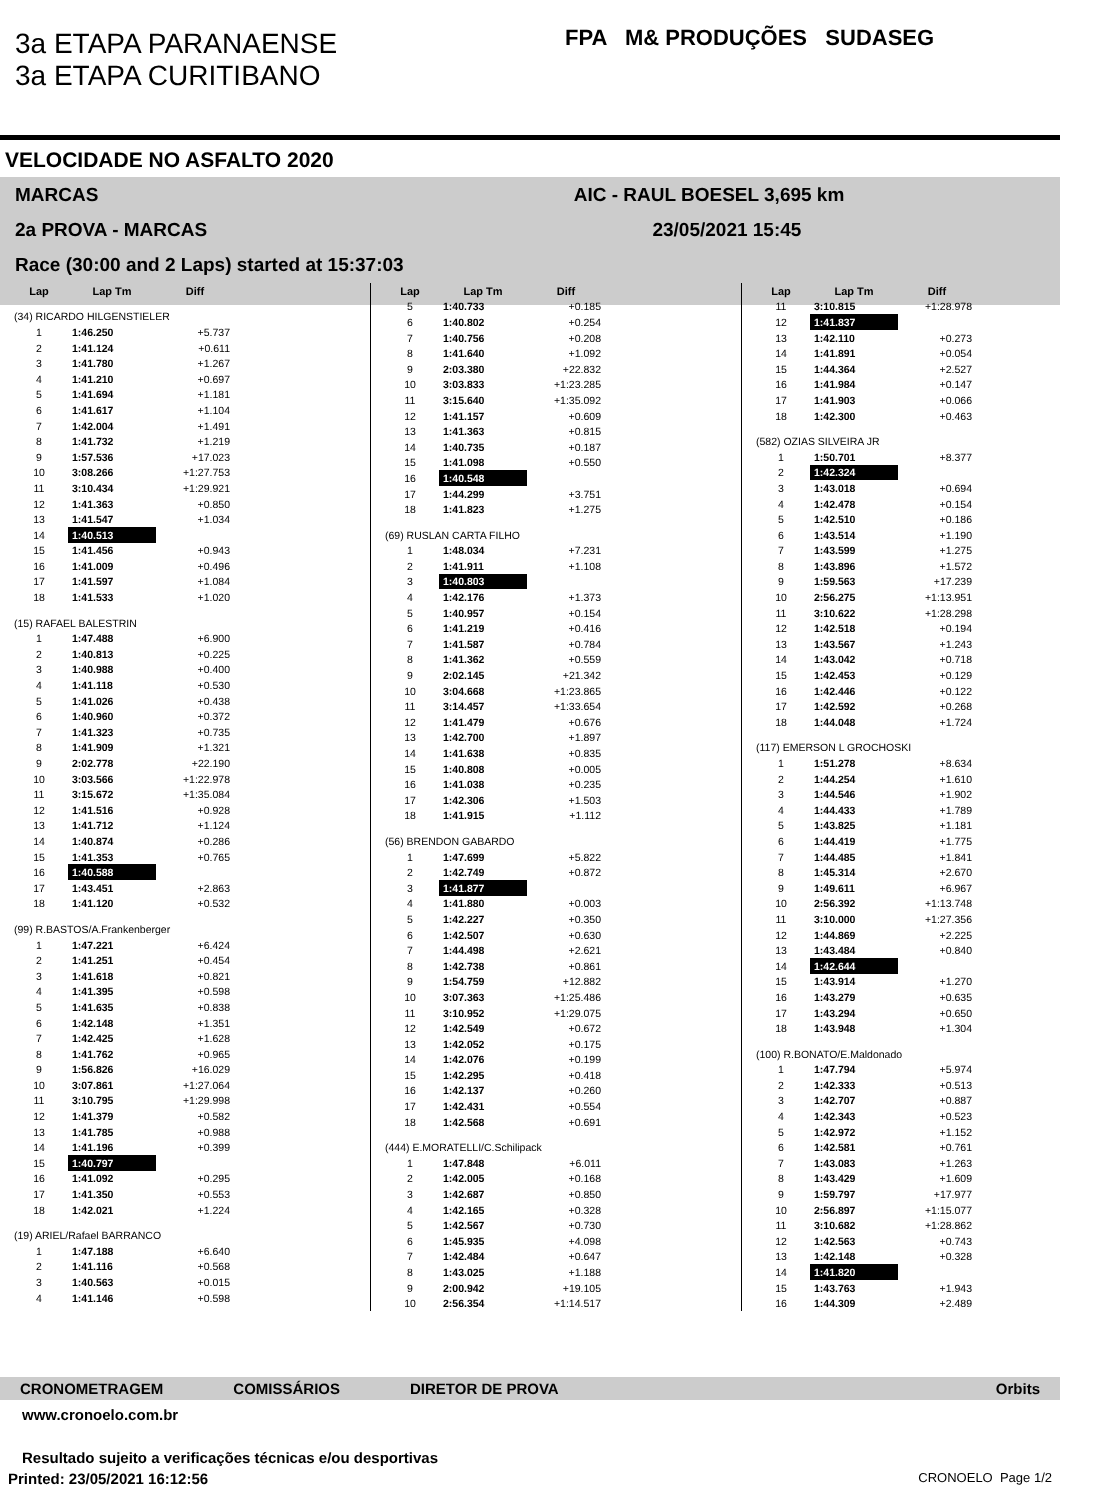3a ETAPA PARANAENSE
3a ETAPA CURITIBANO
FPA M& PRODUÇÕES SUDASEG
VELOCIDADE NO ASFALTO 2020
MARCAS AIC - RAUL BOESEL 3,695 km
2a PROVA - MARCAS 23/05/2021 15:45
Race (30:00 and 2 Laps) started at 15:37:03
| Lap | Lap Tm | Diff |
| --- | --- | --- |
| (34) RICARDO HILGENSTIELER | | |
| 1 | 1:46.250 | +5.737 |
| 2 | 1:41.124 | +0.611 |
| 3 | 1:41.780 | +1.267 |
| 4 | 1:41.210 | +0.697 |
| 5 | 1:41.694 | +1.181 |
| 6 | 1:41.617 | +1.104 |
| 7 | 1:42.004 | +1.491 |
| 8 | 1:41.732 | +1.219 |
| 9 | 1:57.536 | +17.023 |
| 10 | 3:08.266 | +1:27.753 |
| 11 | 3:10.434 | +1:29.921 |
| 12 | 1:41.363 | +0.850 |
| 13 | 1:41.547 | +1.034 |
| 14 | 1:40.513 | |
| 15 | 1:41.456 | +0.943 |
| 16 | 1:41.009 | +0.496 |
| 17 | 1:41.597 | +1.084 |
| 18 | 1:41.533 | +1.020 |
| (15) RAFAEL BALESTRIN | | |
| 1 | 1:47.488 | +6.900 |
| 2 | 1:40.813 | +0.225 |
| 3 | 1:40.988 | +0.400 |
| 4 | 1:41.118 | +0.530 |
| 5 | 1:41.026 | +0.438 |
| 6 | 1:40.960 | +0.372 |
| 7 | 1:41.323 | +0.735 |
| 8 | 1:41.909 | +1.321 |
| 9 | 2:02.778 | +22.190 |
| 10 | 3:03.566 | +1:22.978 |
| 11 | 3:15.672 | +1:35.084 |
| 12 | 1:41.516 | +0.928 |
| 13 | 1:41.712 | +1.124 |
| 14 | 1:40.874 | +0.286 |
| 15 | 1:41.353 | +0.765 |
| 16 | 1:40.588 | |
| 17 | 1:43.451 | +2.863 |
| 18 | 1:41.120 | +0.532 |
| (99) R.BASTOS/A.Frankenberger | | |
| 1 | 1:47.221 | +6.424 |
| 2 | 1:41.251 | +0.454 |
| 3 | 1:41.618 | +0.821 |
| 4 | 1:41.395 | +0.598 |
| 5 | 1:41.635 | +0.838 |
| 6 | 1:42.148 | +1.351 |
| 7 | 1:42.425 | +1.628 |
| 8 | 1:41.762 | +0.965 |
| 9 | 1:56.826 | +16.029 |
| 10 | 3:07.861 | +1:27.064 |
| 11 | 3:10.795 | +1:29.998 |
| 12 | 1:41.379 | +0.582 |
| 13 | 1:41.785 | +0.988 |
| 14 | 1:41.196 | +0.399 |
| 15 | 1:40.797 | |
| 16 | 1:41.092 | +0.295 |
| 17 | 1:41.350 | +0.553 |
| 18 | 1:42.021 | +1.224 |
| (19) ARIEL/Rafael BARRANCO | | |
| 1 | 1:47.188 | +6.640 |
| 2 | 1:41.116 | +0.568 |
| 3 | 1:40.563 | +0.015 |
| 4 | 1:41.146 | +0.598 |
| Lap | Lap Tm | Diff |
| --- | --- | --- |
| 5 | 1:40.733 | +0.185 |
| 6 | 1:40.802 | +0.254 |
| 7 | 1:40.756 | +0.208 |
| 8 | 1:41.640 | +1.092 |
| 9 | 2:03.380 | +22.832 |
| 10 | 3:03.833 | +1:23.285 |
| 11 | 3:15.640 | +1:35.092 |
| 12 | 1:41.157 | +0.609 |
| 13 | 1:41.363 | +0.815 |
| 14 | 1:40.735 | +0.187 |
| 15 | 1:41.098 | +0.550 |
| 16 | 1:40.548 | |
| 17 | 1:44.299 | +3.751 |
| 18 | 1:41.823 | +1.275 |
| (69) RUSLAN CARTA FILHO | | |
| 1 | 1:48.034 | +7.231 |
| 2 | 1:41.911 | +1.108 |
| 3 | 1:40.803 | |
| 4 | 1:42.176 | +1.373 |
| 5 | 1:40.957 | +0.154 |
| 6 | 1:41.219 | +0.416 |
| 7 | 1:41.587 | +0.784 |
| 8 | 1:41.362 | +0.559 |
| 9 | 2:02.145 | +21.342 |
| 10 | 3:04.668 | +1:23.865 |
| 11 | 3:14.457 | +1:33.654 |
| 12 | 1:41.479 | +0.676 |
| 13 | 1:42.700 | +1.897 |
| 14 | 1:41.638 | +0.835 |
| 15 | 1:40.808 | +0.005 |
| 16 | 1:41.038 | +0.235 |
| 17 | 1:42.306 | +1.503 |
| 18 | 1:41.915 | +1.112 |
| (56) BRENDON GABARDO | | |
| 1 | 1:47.699 | +5.822 |
| 2 | 1:42.749 | +0.872 |
| 3 | 1:41.877 | |
| 4 | 1:41.880 | +0.003 |
| 5 | 1:42.227 | +0.350 |
| 6 | 1:42.507 | +0.630 |
| 7 | 1:44.498 | +2.621 |
| 8 | 1:42.738 | +0.861 |
| 9 | 1:54.759 | +12.882 |
| 10 | 3:07.363 | +1:25.486 |
| 11 | 3:10.952 | +1:29.075 |
| 12 | 1:42.549 | +0.672 |
| 13 | 1:42.052 | +0.175 |
| 14 | 1:42.076 | +0.199 |
| 15 | 1:42.295 | +0.418 |
| 16 | 1:42.137 | +0.260 |
| 17 | 1:42.431 | +0.554 |
| 18 | 1:42.568 | +0.691 |
| (444) E.MORATELLI/C.Schilipack | | |
| 1 | 1:47.848 | +6.011 |
| 2 | 1:42.005 | +0.168 |
| 3 | 1:42.687 | +0.850 |
| 4 | 1:42.165 | +0.328 |
| 5 | 1:42.567 | +0.730 |
| 6 | 1:45.935 | +4.098 |
| 7 | 1:42.484 | +0.647 |
| 8 | 1:43.025 | +1.188 |
| 9 | 2:00.942 | +19.105 |
| 10 | 2:56.354 | +1:14.517 |
| Lap | Lap Tm | Diff |
| --- | --- | --- |
| 11 | 3:10.815 | +1:28.978 |
| 12 | 1:41.837 | |
| 13 | 1:42.110 | +0.273 |
| 14 | 1:41.891 | +0.054 |
| 15 | 1:44.364 | +2.527 |
| 16 | 1:41.984 | +0.147 |
| 17 | 1:41.903 | +0.066 |
| 18 | 1:42.300 | +0.463 |
| (582) OZIAS SILVEIRA JR | | |
| 1 | 1:50.701 | +8.377 |
| 2 | 1:42.324 | |
| 3 | 1:43.018 | +0.694 |
| 4 | 1:42.478 | +0.154 |
| 5 | 1:42.510 | +0.186 |
| 6 | 1:43.514 | +1.190 |
| 7 | 1:43.599 | +1.275 |
| 8 | 1:43.896 | +1.572 |
| 9 | 1:59.563 | +17.239 |
| 10 | 2:56.275 | +1:13.951 |
| 11 | 3:10.622 | +1:28.298 |
| 12 | 1:42.518 | +0.194 |
| 13 | 1:43.567 | +1.243 |
| 14 | 1:43.042 | +0.718 |
| 15 | 1:42.453 | +0.129 |
| 16 | 1:42.446 | +0.122 |
| 17 | 1:42.592 | +0.268 |
| 18 | 1:44.048 | +1.724 |
| (117) EMERSON L GROCHOSKI | | |
| 1 | 1:51.278 | +8.634 |
| 2 | 1:44.254 | +1.610 |
| 3 | 1:44.546 | +1.902 |
| 4 | 1:44.433 | +1.789 |
| 5 | 1:43.825 | +1.181 |
| 6 | 1:44.419 | +1.775 |
| 7 | 1:44.485 | +1.841 |
| 8 | 1:45.314 | +2.670 |
| 9 | 1:49.611 | +6.967 |
| 10 | 2:56.392 | +1:13.748 |
| 11 | 3:10.000 | +1:27.356 |
| 12 | 1:44.869 | +2.225 |
| 13 | 1:43.484 | +0.840 |
| 14 | 1:42.644 | |
| 15 | 1:43.914 | +1.270 |
| 16 | 1:43.279 | +0.635 |
| 17 | 1:43.294 | +0.650 |
| 18 | 1:43.948 | +1.304 |
| (100) R.BONATO/E.Maldonado | | |
| 1 | 1:47.794 | +5.974 |
| 2 | 1:42.333 | +0.513 |
| 3 | 1:42.707 | +0.887 |
| 4 | 1:42.343 | +0.523 |
| 5 | 1:42.972 | +1.152 |
| 6 | 1:42.581 | +0.761 |
| 7 | 1:43.083 | +1.263 |
| 8 | 1:43.429 | +1.609 |
| 9 | 1:59.797 | +17.977 |
| 10 | 2:56.897 | +1:15.077 |
| 11 | 3:10.682 | +1:28.862 |
| 12 | 1:42.563 | +0.743 |
| 13 | 1:42.148 | +0.328 |
| 14 | 1:41.820 | |
| 15 | 1:43.763 | +1.943 |
| 16 | 1:44.309 | +2.489 |
CRONOMETRAGEM COMISSÁRIOS DIRETOR DE PROVA Orbits
www.cronoelo.com.br
Resultado sujeito a verificações técnicas e/ou desportivas
Printed: 23/05/2021 16:12:56 CRONOELO Page 1/2